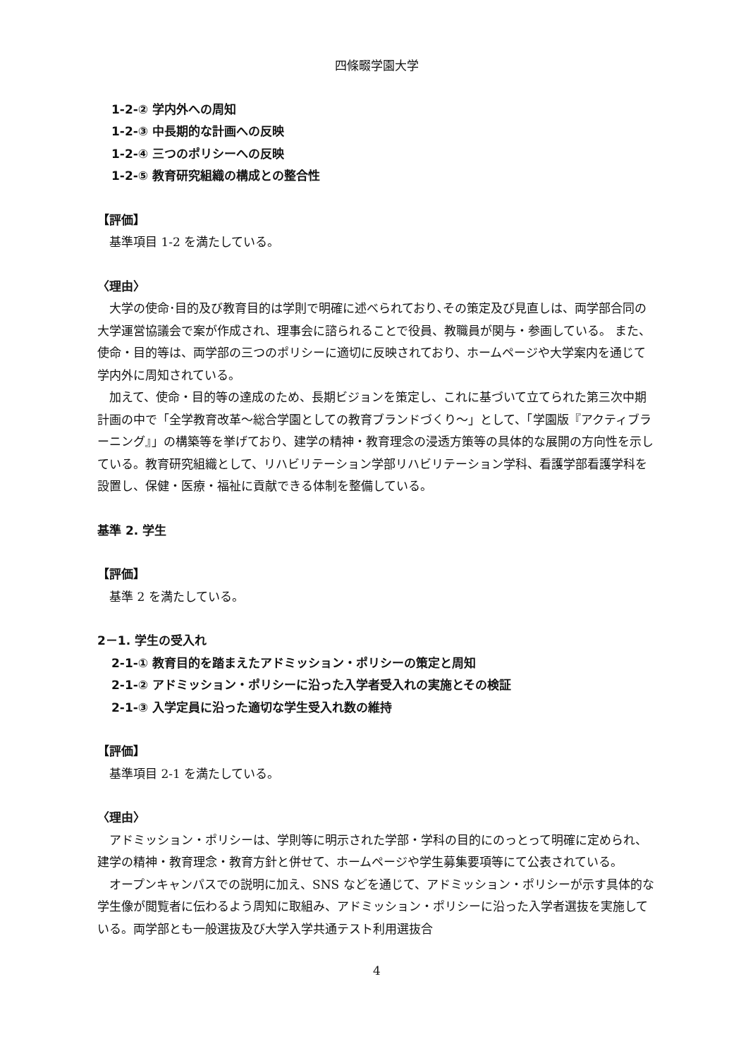四條畷学園大学
1-2-② 学内外への周知
1-2-③ 中長期的な計画への反映
1-2-④ 三つのポリシーへの反映
1-2-⑤ 教育研究組織の構成との整合性
【評価】
基準項目 1-2 を満たしている。
〈理由〉
大学の使命･目的及び教育目的は学則で明確に述べられており､その策定及び見直しは、両学部合同の大学運営協議会で案が作成され、理事会に諮られることで役員、教職員が関与・参画している。 また、使命・目的等は、両学部の三つのポリシーに適切に反映されており、ホームページや大学案内を通じて学内外に周知されている。
加えて、使命・目的等の達成のため、長期ビジョンを策定し、これに基づいて立てられた第三次中期計画の中で「全学教育改革～総合学園としての教育ブランドづくり～」として、「学園版『アクティブラーニング』」の構築等を挙げており、建学の精神・教育理念の浸透方策等の具体的な展開の方向性を示している。教育研究組織として、リハビリテーション学部リハビリテーション学科、看護学部看護学科を設置し、保健・医療・福祉に貢献できる体制を整備している。
基準 2. 学生
【評価】
基準 2 を満たしている。
2－1. 学生の受入れ
2-1-① 教育目的を踏まえたアドミッション・ポリシーの策定と周知
2-1-② アドミッション・ポリシーに沿った入学者受入れの実施とその検証
2-1-③ 入学定員に沿った適切な学生受入れ数の維持
【評価】
基準項目 2-1 を満たしている。
〈理由〉
アドミッション・ポリシーは、学則等に明示された学部・学科の目的にのっとって明確に定められ、建学の精神・教育理念・教育方針と併せて、ホームページや学生募集要項等にて公表されている。
オープンキャンパスでの説明に加え、SNS などを通じて、アドミッション・ポリシーが示す具体的な学生像が閲覧者に伝わるよう周知に取組み、アドミッション・ポリシーに沿った入学者選抜を実施している。両学部とも一般選抜及び大学入学共通テスト利用選抜合
4